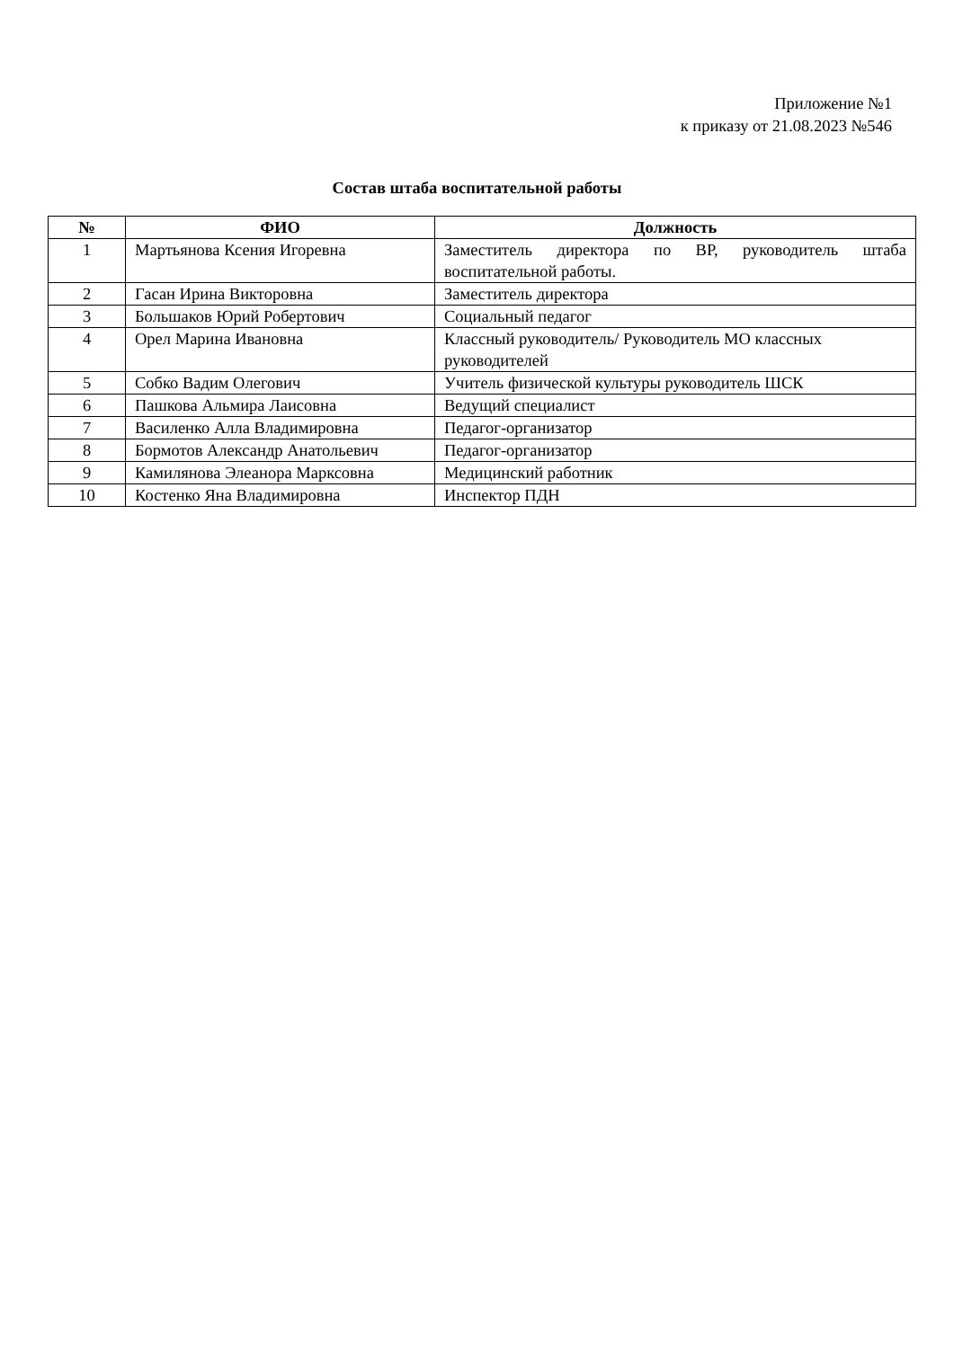Приложение №1
к приказу от 21.08.2023 №546
Состав штаба воспитательной работы
| № | ФИО | Должность |
| --- | --- | --- |
| 1 | Мартьянова Ксения Игоревна | Заместитель директора по ВР, руководитель штаба воспитательной работы. |
| 2 | Гасан Ирина Викторовна | Заместитель директора |
| 3 | Большаков Юрий Робертович | Социальный педагог |
| 4 | Орел Марина Ивановна | Классный руководитель/ Руководитель МО классных руководителей |
| 5 | Собко Вадим Олегович | Учитель физической культуры руководитель ШСК |
| 6 | Пашкова Альмира Лаисовна | Ведущий специалист |
| 7 | Василенко Алла Владимировна | Педагог-организатор |
| 8 | Бормотов Александр Анатольевич | Педагог-организатор |
| 9 | Камилянова Элеанора Марксовна | Медицинский работник |
| 10 | Костенко Яна Владимировна | Инспектор ПДН |